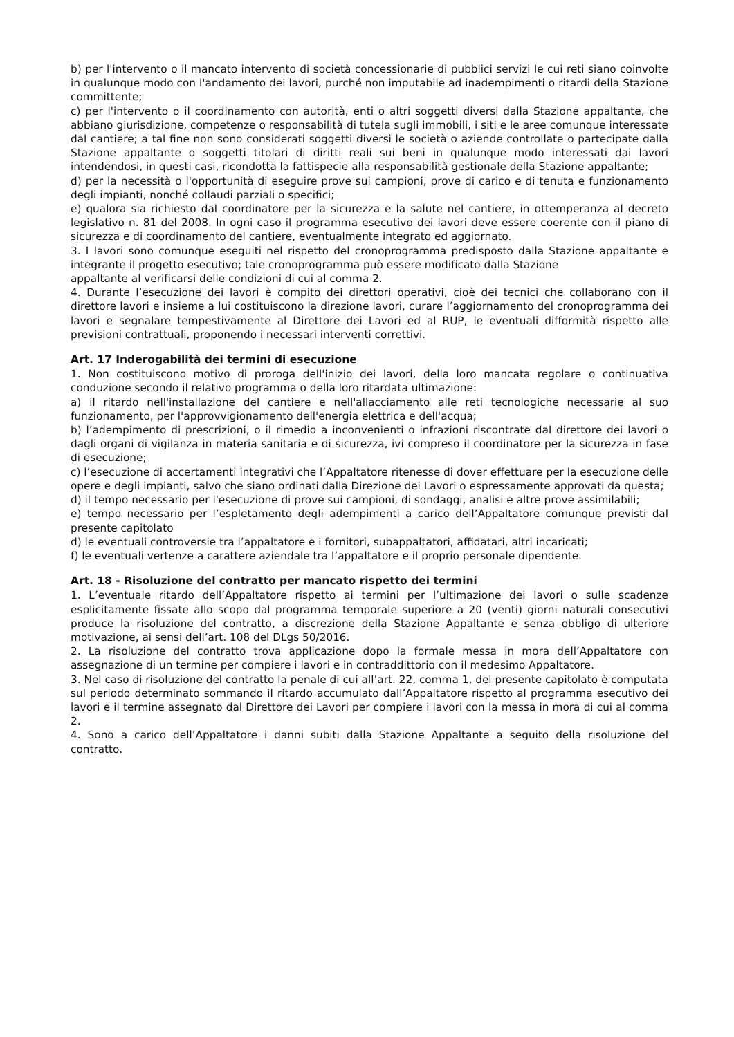b) per l'intervento o il mancato intervento di società concessionarie di pubblici servizi le cui reti siano coinvolte in qualunque modo con l'andamento dei lavori, purché non imputabile ad inadempimenti o ritardi della Stazione committente;
c) per l'intervento o il coordinamento con autorità, enti o altri soggetti diversi dalla Stazione appaltante, che abbiano giurisdizione, competenze o responsabilità di tutela sugli immobili, i siti e le aree comunque interessate dal cantiere; a tal fine non sono considerati soggetti diversi le società o aziende controllate o partecipate dalla Stazione appaltante o soggetti titolari di diritti reali sui beni in qualunque modo interessati dai lavori intendendosi, in questi casi, ricondotta la fattispecie alla responsabilità gestionale della Stazione appaltante;
d) per la necessità o l'opportunità di eseguire prove sui campioni, prove di carico e di tenuta e funzionamento degli impianti, nonché collaudi parziali o specifici;
e) qualora sia richiesto dal coordinatore per la sicurezza e la salute nel cantiere, in ottemperanza al decreto legislativo n. 81 del 2008. In ogni caso il programma esecutivo dei lavori deve essere coerente con il piano di sicurezza e di coordinamento del cantiere, eventualmente integrato ed aggiornato.
3. I lavori sono comunque eseguiti nel rispetto del cronoprogramma predisposto dalla Stazione appaltante e integrante il progetto esecutivo; tale cronoprogramma può essere modificato dalla Stazione
appaltante al verificarsi delle condizioni di cui al comma 2.
4. Durante l’esecuzione dei lavori è compito dei direttori operativi, cioè dei tecnici che collaborano con il direttore lavori e insieme a lui costituiscono la direzione lavori, curare l’aggiornamento del cronoprogramma dei lavori e segnalare tempestivamente al Direttore dei Lavori ed al RUP, le eventuali difformità rispetto alle previsioni contrattuali, proponendo i necessari interventi correttivi.
Art. 17 Inderogabilità dei termini di esecuzione
1. Non costituiscono motivo di proroga dell'inizio dei lavori, della loro mancata regolare o continuativa conduzione secondo il relativo programma o della loro ritardata ultimazione:
a) il ritardo nell'installazione del cantiere e nell'allacciamento alle reti tecnologiche necessarie al suo funzionamento, per l'approvvigionamento dell'energia elettrica e dell'acqua;
b) l’adempimento di prescrizioni, o il rimedio a inconvenienti o infrazioni riscontrate dal direttore dei lavori o dagli organi di vigilanza in materia sanitaria e di sicurezza, ivi compreso il coordinatore per la sicurezza in fase di esecuzione;
c) l’esecuzione di accertamenti integrativi che l’Appaltatore ritenesse di dover effettuare per la esecuzione delle opere e degli impianti, salvo che siano ordinati dalla Direzione dei Lavori o espressamente approvati da questa;
d) il tempo necessario per l'esecuzione di prove sui campioni, di sondaggi, analisi e altre prove assimilabili;
e) tempo necessario per l’espletamento degli adempimenti a carico dell’Appaltatore comunque previsti dal presente capitolato
d) le eventuali controversie tra l’appaltatore e i fornitori, subappaltatori, affidatari, altri incaricati;
f) le eventuali vertenze a carattere aziendale tra l’appaltatore e il proprio personale dipendente.
Art. 18 - Risoluzione del contratto per mancato rispetto dei termini
1. L’eventuale ritardo dell’Appaltatore rispetto ai termini per l’ultimazione dei lavori o sulle scadenze esplicitamente fissate allo scopo dal programma temporale superiore a 20 (venti) giorni naturali consecutivi produce la risoluzione del contratto, a discrezione della Stazione Appaltante e senza obbligo di ulteriore motivazione, ai sensi dell’art. 108 del DLgs 50/2016.
2. La risoluzione del contratto trova applicazione dopo la formale messa in mora dell’Appaltatore con assegnazione di un termine per compiere i lavori e in contraddittorio con il medesimo Appaltatore.
3. Nel caso di risoluzione del contratto la penale di cui all’art. 22, comma 1, del presente capitolato è computata sul periodo determinato sommando il ritardo accumulato dall’Appaltatore rispetto al programma esecutivo dei lavori e il termine assegnato dal Direttore dei Lavori per compiere i lavori con la messa in mora di cui al comma 2.
4. Sono a carico dell’Appaltatore i danni subiti dalla Stazione Appaltante a seguito della risoluzione del contratto.